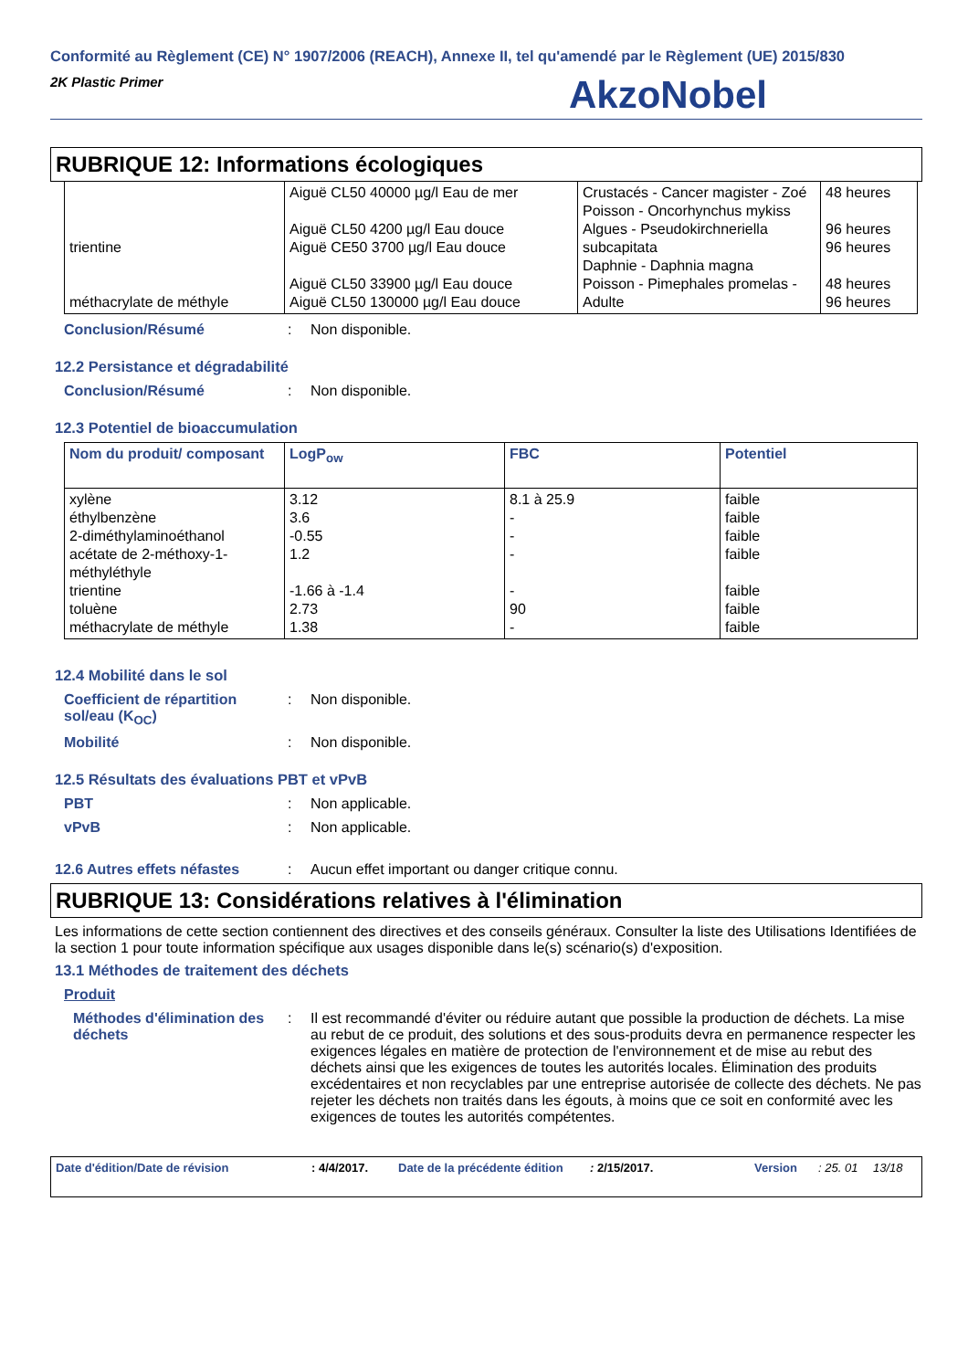Conformité au Règlement (CE) N° 1907/2006 (REACH), Annexe II, tel qu'amendé par le Règlement (UE) 2015/830
2K Plastic Primer
AkzoNobel
RUBRIQUE 12: Informations écologiques
| trientine méthacrylate de méthyle | Aiguë CL50 40000 µg/l Eau de mer Aiguë CL50 4200 µg/l Eau douce Aiguë CE50 3700 µg/l Eau douce Aiguë CL50 33900 µg/l Eau douce Aiguë CL50 130000 µg/l Eau douce | Crustacés - Cancer magister - Zoé Poisson - Oncorhynchus mykiss Algues - Pseudokirchneriella subcapitata Daphnie - Daphnia magna Poisson - Pimephales promelas - Adulte | 48 heures 96 heures 96 heures 48 heures 96 heures |
Conclusion/Résumé : Non disponible.
12.2 Persistance et dégradabilité
Conclusion/Résumé : Non disponible.
12.3 Potentiel de bioaccumulation
| Nom du produit/ composant | LogP<sub>ow</sub> | FBC | Potentiel |
| --- | --- | --- | --- |
| xylène éthylbenzène 2-diméthylaminoéthanol acétate de 2-méthoxy-1-méthyléthyle trientine toluène méthacrylate de méthyle | 3.12 3.6 -0.55 1.2 -1.66 à -1.4 2.73 1.38 | 8.1 à 25.9 - - - - 90 - | faible faible faible faible faible faible faible |
12.4 Mobilité dans le sol
Coefficient de répartition sol/eau (K<sub>OC</sub>)
: Non disponible.
Mobilité : Non disponible.
12.5 Résultats des évaluations PBT et vPvB
PBT : Non applicable.
vPvB : Non applicable.
12.6 Autres effets néfastes
: Aucun effet important ou danger critique connu.
RUBRIQUE 13: Considérations relatives à l'élimination
Les informations de cette section contiennent des directives et des conseils généraux. Consulter la liste des Utilisations Identifiées de la section 1 pour toute information spécifique aux usages disponible dans le(s) scénario(s) d'exposition.
13.1 Méthodes de traitement des déchets
Produit
Méthodes d'élimination des déchets
: Il est recommandé d'éviter ou réduire autant que possible la production de déchets. La mise au rebut de ce produit, des solutions et des sous-produits devra en permanence respecter les exigences légales en matière de protection de l'environnement et de mise au rebut des déchets ainsi que les exigences de toutes les autorités locales. Élimination des produits excédentaires et non recyclables par une entreprise autorisée de collecte des déchets. Ne pas rejeter les déchets non traités dans les égouts, à moins que ce soit en conformité avec les exigences de toutes les autorités compétentes.
Date d'édition/Date de révision: 4/4/2017. Date de la précédente édition: 2/15/2017. Version: 25. 01 13/18